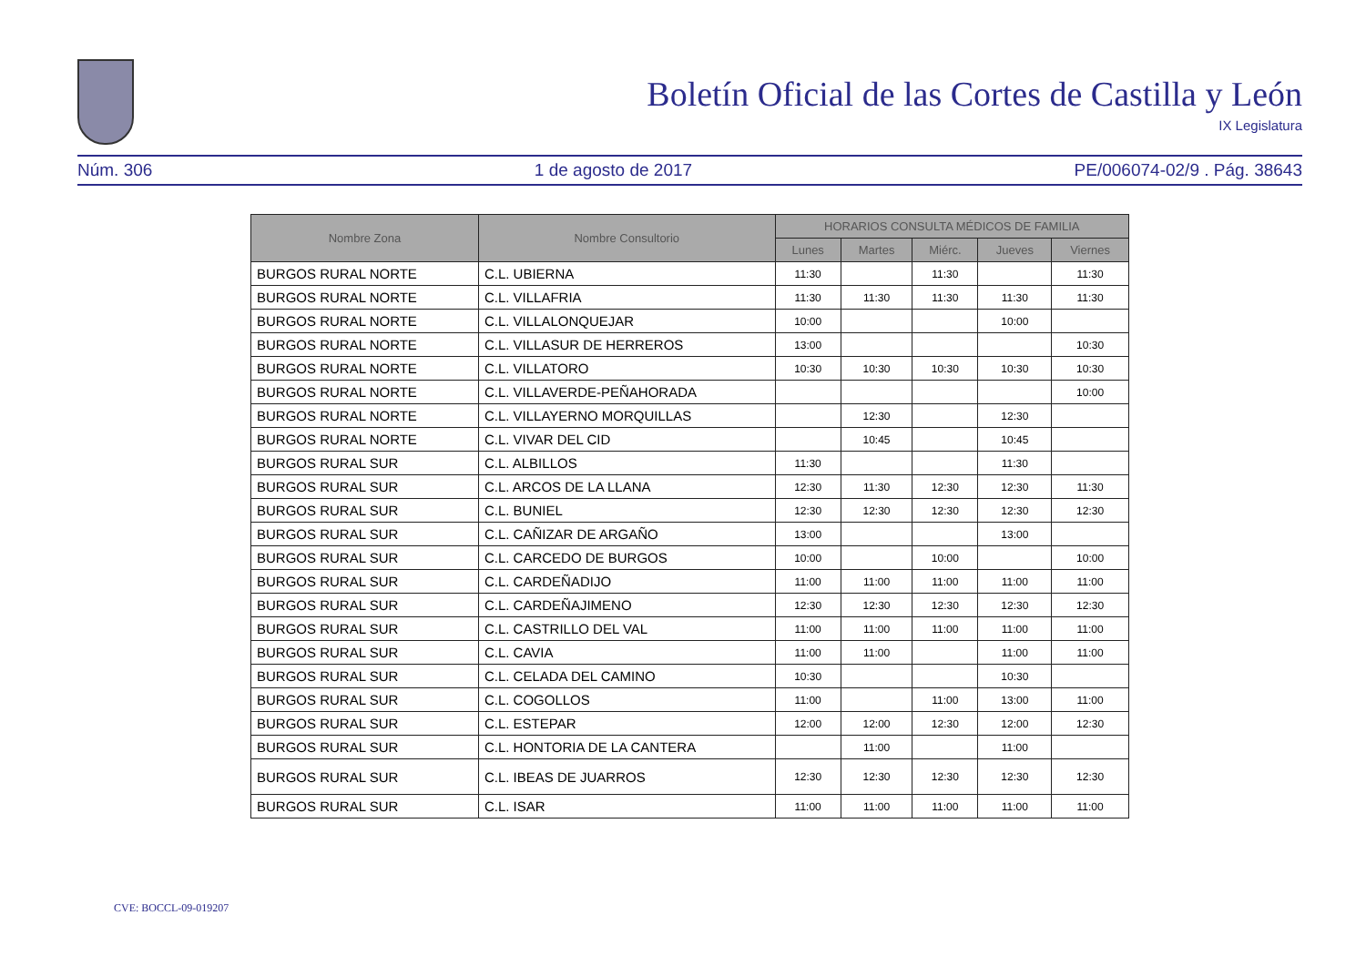Boletín Oficial de las Cortes de Castilla y León
IX Legislatura
Núm. 306 1 de agosto de 2017 PE/006074-02/9 . Pág. 38643
| Nombre Zona | Nombre Consultorio | HORARIOS CONSULTA MÉDICOS DE FAMILIA | | | | |
| --- | --- | --- | --- | --- | --- | --- |
| | | Lunes | Martes | Miérc. | Jueves | Viernes |
| BURGOS RURAL NORTE | C.L. UBIERNA | 11:30 | | 11:30 | | 11:30 |
| BURGOS RURAL NORTE | C.L. VILLAFRIA | 11:30 | 11:30 | 11:30 | 11:30 | 11:30 |
| BURGOS RURAL NORTE | C.L. VILLALONQUEJAR | 10:00 | | | 10:00 | |
| BURGOS RURAL NORTE | C.L. VILLASUR DE HERREROS | 13:00 | | | | 10:30 |
| BURGOS RURAL NORTE | C.L. VILLATORO | 10:30 | 10:30 | 10:30 | 10:30 | 10:30 |
| BURGOS RURAL NORTE | C.L. VILLAVERDE-PEÑAHORADA | | | | | 10:00 |
| BURGOS RURAL NORTE | C.L. VILLAYERNO MORQUILLAS | | 12:30 | | 12:30 | |
| BURGOS RURAL NORTE | C.L. VIVAR DEL CID | | 10:45 | | 10:45 | |
| BURGOS RURAL SUR | C.L. ALBILLOS | 11:30 | | | 11:30 | |
| BURGOS RURAL SUR | C.L. ARCOS DE LA LLANA | 12:30 | 11:30 | 12:30 | 12:30 | 11:30 |
| BURGOS RURAL SUR | C.L. BUNIEL | 12:30 | 12:30 | 12:30 | 12:30 | 12:30 |
| BURGOS RURAL SUR | C.L. CAÑIZAR DE ARGAÑO | 13:00 | | | 13:00 | |
| BURGOS RURAL SUR | C.L. CARCEDO DE BURGOS | 10:00 | | 10:00 | | 10:00 |
| BURGOS RURAL SUR | C.L. CARDEÑADIJO | 11:00 | 11:00 | 11:00 | 11:00 | 11:00 |
| BURGOS RURAL SUR | C.L. CARDEÑAJIMENO | 12:30 | 12:30 | 12:30 | 12:30 | 12:30 |
| BURGOS RURAL SUR | C.L. CASTRILLO DEL VAL | 11:00 | 11:00 | 11:00 | 11:00 | 11:00 |
| BURGOS RURAL SUR | C.L. CAVIA | 11:00 | 11:00 | | 11:00 | 11:00 |
| BURGOS RURAL SUR | C.L. CELADA DEL CAMINO | 10:30 | | | 10:30 | |
| BURGOS RURAL SUR | C.L. COGOLLOS | 11:00 | | 11:00 | 13:00 | 11:00 |
| BURGOS RURAL SUR | C.L. ESTEPAR | 12:00 | 12:00 | 12:30 | 12:00 | 12:30 |
| BURGOS RURAL SUR | C.L. HONTORIA DE LA CANTERA | | 11:00 | | 11:00 | |
| BURGOS RURAL SUR | C.L. IBEAS DE JUARROS | 12:30 | 12:30 | 12:30 | 12:30 | 12:30 |
| BURGOS RURAL SUR | C.L. ISAR | 11:00 | 11:00 | 11:00 | 11:00 | 11:00 |
CVE: BOCCL-09-019207